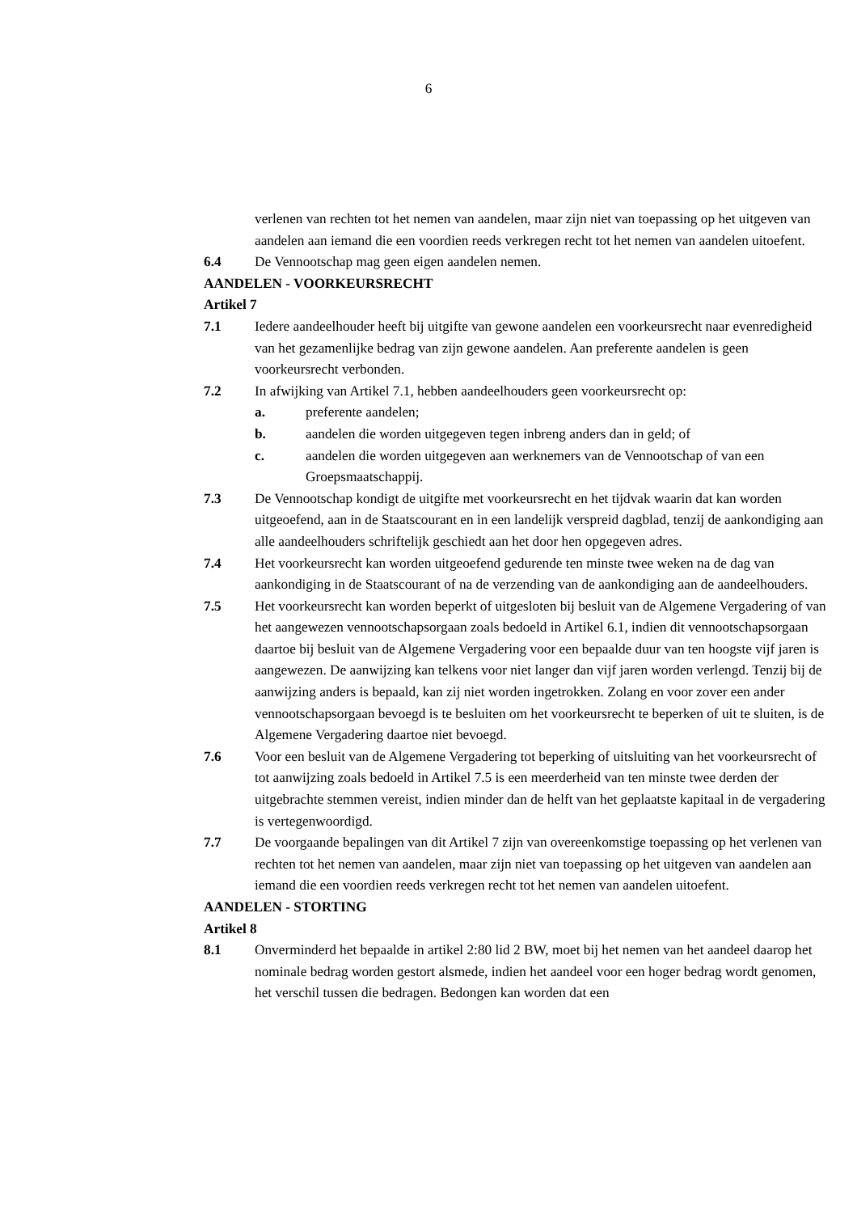6
verlenen van rechten tot het nemen van aandelen, maar zijn niet van toepassing op het uitgeven van aandelen aan iemand die een voordien reeds verkregen recht tot het nemen van aandelen uitoefent.
6.4 De Vennootschap mag geen eigen aandelen nemen.
AANDELEN - VOORKEURSRECHT
Artikel 7
7.1 Iedere aandeelhouder heeft bij uitgifte van gewone aandelen een voorkeursrecht naar evenredigheid van het gezamenlijke bedrag van zijn gewone aandelen. Aan preferente aandelen is geen voorkeursrecht verbonden.
7.2 In afwijking van Artikel 7.1, hebben aandeelhouders geen voorkeursrecht op:
a. preferente aandelen;
b. aandelen die worden uitgegeven tegen inbreng anders dan in geld; of
c. aandelen die worden uitgegeven aan werknemers van de Vennootschap of van een Groepsmaatschappij.
7.3 De Vennootschap kondigt de uitgifte met voorkeursrecht en het tijdvak waarin dat kan worden uitgeoefend, aan in de Staatscourant en in een landelijk verspreid dagblad, tenzij de aankondiging aan alle aandeelhouders schriftelijk geschiedt aan het door hen opgegeven adres.
7.4 Het voorkeursrecht kan worden uitgeoefend gedurende ten minste twee weken na de dag van aankondiging in de Staatscourant of na de verzending van de aankondiging aan de aandeelhouders.
7.5 Het voorkeursrecht kan worden beperkt of uitgesloten bij besluit van de Algemene Vergadering of van het aangewezen vennootschapsorgaan zoals bedoeld in Artikel 6.1, indien dit vennootschapsorgaan daartoe bij besluit van de Algemene Vergadering voor een bepaalde duur van ten hoogste vijf jaren is aangewezen. De aanwijzing kan telkens voor niet langer dan vijf jaren worden verlengd. Tenzij bij de aanwijzing anders is bepaald, kan zij niet worden ingetrokken. Zolang en voor zover een ander vennootschapsorgaan bevoegd is te besluiten om het voorkeursrecht te beperken of uit te sluiten, is de Algemene Vergadering daartoe niet bevoegd.
7.6 Voor een besluit van de Algemene Vergadering tot beperking of uitsluiting van het voorkeursrecht of tot aanwijzing zoals bedoeld in Artikel 7.5 is een meerderheid van ten minste twee derden der uitgebrachte stemmen vereist, indien minder dan de helft van het geplaatste kapitaal in de vergadering is vertegenwoordigd.
7.7 De voorgaande bepalingen van dit Artikel 7 zijn van overeenkomstige toepassing op het verlenen van rechten tot het nemen van aandelen, maar zijn niet van toepassing op het uitgeven van aandelen aan iemand die een voordien reeds verkregen recht tot het nemen van aandelen uitoefent.
AANDELEN - STORTING
Artikel 8
8.1 Onverminderd het bepaalde in artikel 2:80 lid 2 BW, moet bij het nemen van het aandeel daarop het nominale bedrag worden gestort alsmede, indien het aandeel voor een hoger bedrag wordt genomen, het verschil tussen die bedragen. Bedongen kan worden dat een